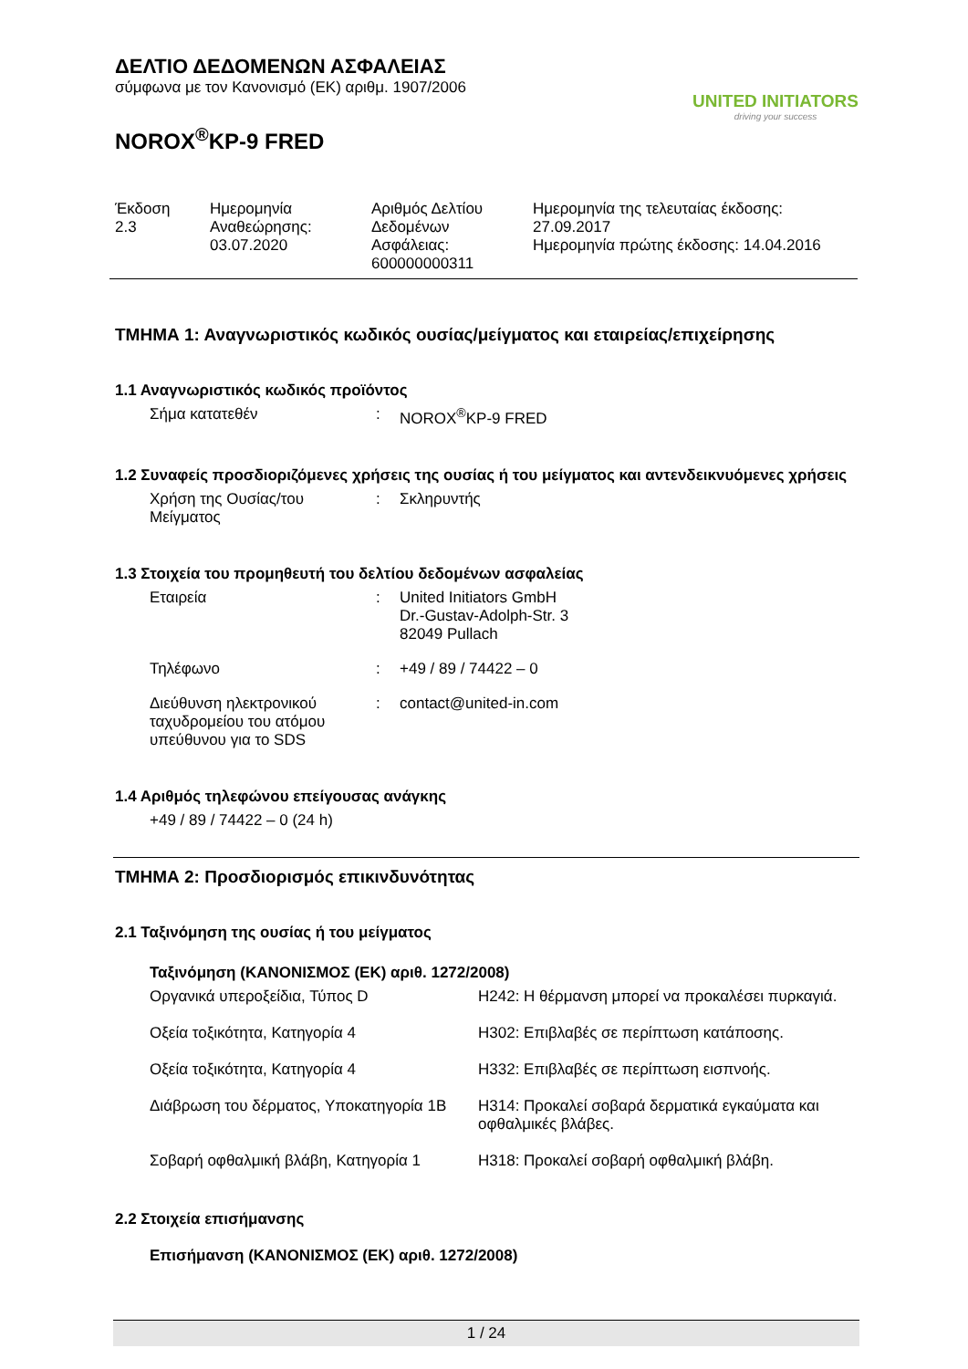ΔΕΛΤΙΟ ΔΕΔΟΜΕΝΩΝ ΑΣΦΑΛΕΙΑΣ
σύμφωνα με τον Κανονισμό (ΕΚ) αριθμ. 1907/2006
NOROX<sup>®</sup>KP-9 FRED
UNITED INITIATORS
driving your success
| Έκδοση 2.3 | Ημερομηνία Αναθεώρησης: 03.07.2020 | Αριθμός Δελτίου Δεδομένων Ασφάλειας: 600000000311 | Ημερομηνία της τελευταίας έκδοσης: 27.09.2017 Ημερομηνία πρώτης έκδοσης: 14.04.2016 |
ΤΜΗΜΑ 1: Αναγνωριστικός κωδικός ουσίας/μείγματος και εταιρείας/επιχείρησης
1.1 Αναγνωριστικός κωδικός προϊόντος
| Σήμα κατατεθέν | : | NOROX<sup>®</sup>KP-9 FRED |
1.2 Συναφείς προσδιοριζόμενες χρήσεις της ουσίας ή του μείγματος και αντενδεικνυόμενες χρήσεις
| Χρήση της Ουσίας/του Μείγματος | : | Σκληρυντής |
1.3 Στοιχεία του προμηθευτή του δελτίου δεδομένων ασφαλείας
| Εταιρεία | : | United Initiators GmbH Dr.-Gustav-Adolph-Str. 3 82049 Pullach |
| Τηλέφωνο | : | +49 / 89 / 74422 – 0 |
| Διεύθυνση ηλεκτρονικού ταχυδρομείου του ατόμου υπεύθυνου για το SDS | : | contact@united-in.com |
1.4 Αριθμός τηλεφώνου επείγουσας ανάγκης
+49 / 89 / 74422 – 0 (24 h)
ΤΜΗΜΑ 2: Προσδιορισμός επικινδυνότητας
2.1 Ταξινόμηση της ουσίας ή του μείγματος
Ταξινόμηση (ΚΑΝΟΝΙΣΜΟΣ (ΕΚ) αριθ. 1272/2008)
| Οργανικά υπεροξείδια, Τύπος D | H242: Η θέρμανση μπορεί να προκαλέσει πυρκαγιά. |
| Οξεία τοξικότητα, Κατηγορία 4 | H302: Επιβλαβές σε περίπτωση κατάποσης. |
| Οξεία τοξικότητα, Κατηγορία 4 | H332: Επιβλαβές σε περίπτωση εισπνοής. |
| Διάβρωση του δέρματος, Υποκατηγορία 1B | H314: Προκαλεί σοβαρά δερματικά εγκαύματα και οφθαλμικές βλάβες. |
| Σοβαρή οφθαλμική βλάβη, Κατηγορία 1 | H318: Προκαλεί σοβαρή οφθαλμική βλάβη. |
2.2 Στοιχεία επισήμανσης
Επισήμανση (ΚΑΝΟΝΙΣΜΟΣ (ΕΚ) αριθ. 1272/2008)
1 / 24